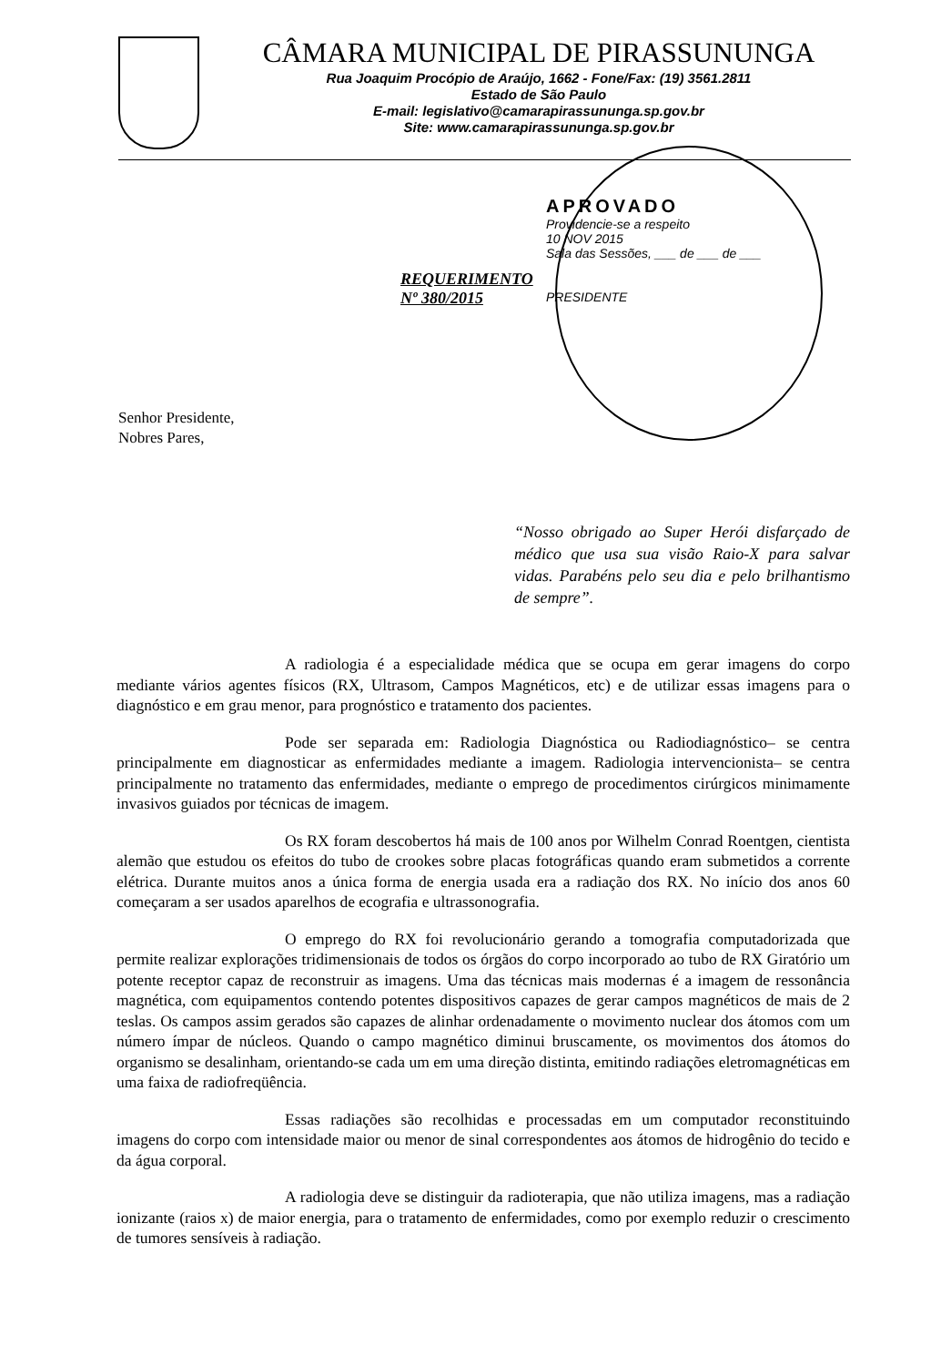CÂMARA MUNICIPAL DE PIRASSUNUNGA
Rua Joaquim Procópio de Araújo, 1662 - Fone/Fax: (19) 3561.2811
Estado de São Paulo
E-mail: legislativo@camarapirassununga.sp.gov.br
Site: www.camarapirassununga.sp.gov.br
APROVADO
Providencie-se a respeito
10 NOV 2015
Sala das Sessões, ___ de ___ de ___
PRESIDENTE
REQUERIMENTO
Nº 380/2015
Senhor Presidente,
Nobres Pares,
“Nosso obrigado ao Super Herói disfarçado de médico que usa sua visão Raio-X para salvar vidas. Parabéns pelo seu dia e pelo brilhantismo de sempre”.
A radiologia é a especialidade médica que se ocupa em gerar imagens do corpo mediante vários agentes físicos (RX, Ultrasom, Campos Magnéticos, etc) e de utilizar essas imagens para o diagnóstico e em grau menor, para prognóstico e tratamento dos pacientes.
Pode ser separada em: Radiologia Diagnóstica ou Radiodiagnóstico– se centra principalmente em diagnosticar as enfermidades mediante a imagem. Radiologia intervencionista– se centra principalmente no tratamento das enfermidades, mediante o emprego de procedimentos cirúrgicos minimamente invasivos guiados por técnicas de imagem.
Os RX foram descobertos há mais de 100 anos por Wilhelm Conrad Roentgen, cientista alemão que estudou os efeitos do tubo de crookes sobre placas fotográficas quando eram submetidos a corrente elétrica. Durante muitos anos a única forma de energia usada era a radiação dos RX. No início dos anos 60 começaram a ser usados aparelhos de ecografia e ultrassonografia.
O emprego do RX foi revolucionário gerando a tomografia computadorizada que permite realizar explorações tridimensionais de todos os órgãos do corpo incorporado ao tubo de RX Giratório um potente receptor capaz de reconstruir as imagens. Uma das técnicas mais modernas é a imagem de ressonância magnética, com equipamentos contendo potentes dispositivos capazes de gerar campos magnéticos de mais de 2 teslas. Os campos assim gerados são capazes de alinhar ordenadamente o movimento nuclear dos átomos com um número ímpar de núcleos. Quando o campo magnético diminui bruscamente, os movimentos dos átomos do organismo se desalinham, orientando-se cada um em uma direção distinta, emitindo radiações eletromagnéticas em uma faixa de radiofreqüência.
Essas radiações são recolhidas e processadas em um computador reconstituindo imagens do corpo com intensidade maior ou menor de sinal correspondentes aos átomos de hidrogênio do tecido e da água corporal.
A radiologia deve se distinguir da radioterapia, que não utiliza imagens, mas a radiação ionizante (raios x) de maior energia, para o tratamento de enfermidades, como por exemplo reduzir o crescimento de tumores sensíveis à radiação.